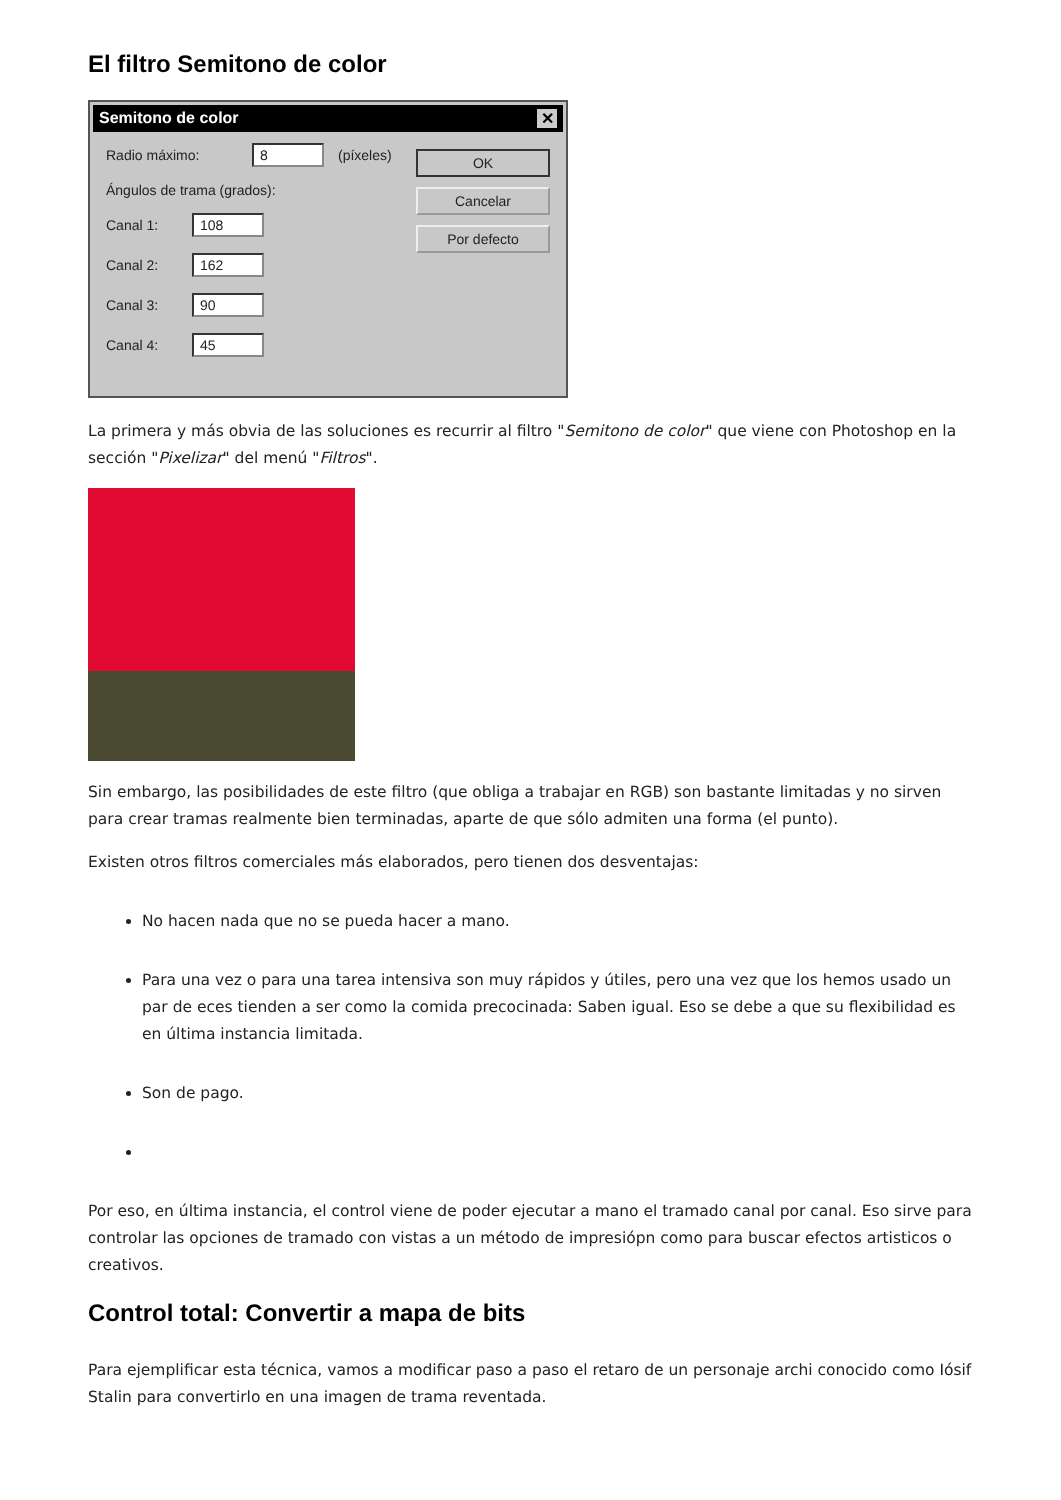El filtro Semitono de color
Semitono de color ✕
Radio máximo: 8 (píxeles)
Ángulos de trama (grados):
Canal 1: 108
Canal 2: 162
Canal 3: 90
Canal 4: 45
OK
Cancelar
Por defecto
La primera y más obvia de las soluciones es recurrir al filtro "Semitono de color" que viene con Photoshop en la sección "Pixelizar" del menú "Filtros".
Sin embargo, las posibilidades de este filtro (que obliga a trabajar en RGB) son bastante limitadas y no sirven para crear tramas realmente bien terminadas, aparte de que sólo admiten una forma (el punto).
Existen otros filtros comerciales más elaborados, pero tienen dos desventajas:
No hacen nada que no se pueda hacer a mano.
Para una vez o para una tarea intensiva son muy rápidos y útiles, pero una vez que los hemos usado un par de eces tienden a ser como la comida precocinada: Saben igual. Eso se debe a que su flexibilidad es en última instancia limitada.
Son de pago.
Por eso, en última instancia, el control viene de poder ejecutar a mano el tramado canal por canal. Eso sirve para controlar las opciones de tramado con vistas a un método de impresiópn como para buscar efectos artisticos o creativos.
Control total: Convertir a mapa de bits
Para ejemplificar esta técnica, vamos a modificar paso a paso el retaro de un personaje archi conocido como Iósif Stalin para convertirlo en una imagen de trama reventada.